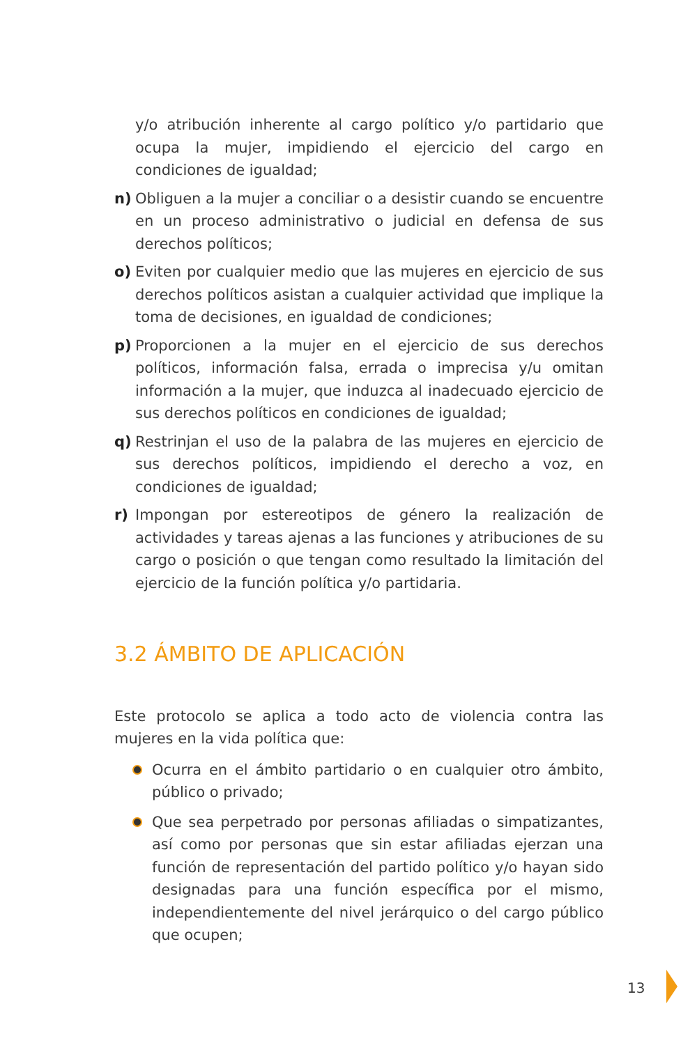y/o atribución inherente al cargo político y/o partidario que ocupa la mujer, impidiendo el ejercicio del cargo en condiciones de igualdad;
n) Obliguen a la mujer a conciliar o a desistir cuando se encuentre en un proceso administrativo o judicial en defensa de sus derechos políticos;
o) Eviten por cualquier medio que las mujeres en ejercicio de sus derechos políticos asistan a cualquier actividad que implique la toma de decisiones, en igualdad de condiciones;
p) Proporcionen a la mujer en el ejercicio de sus derechos políticos, información falsa, errada o imprecisa y/u omitan información a la mujer, que induzca al inadecuado ejercicio de sus derechos políticos en condiciones de igualdad;
q) Restrinjan el uso de la palabra de las mujeres en ejercicio de sus derechos políticos, impidiendo el derecho a voz, en condiciones de igualdad;
r) Impongan por estereotipos de género la realización de actividades y tareas ajenas a las funciones y atribuciones de su cargo o posición o que tengan como resultado la limitación del ejercicio de la función política y/o partidaria.
3.2 ÁMBITO DE APLICACIÓN
Este protocolo se aplica a todo acto de violencia contra las mujeres en la vida política que:
Ocurra en el ámbito partidario o en cualquier otro ámbito, público o privado;
Que sea perpetrado por personas afiliadas o simpatizantes, así como por personas que sin estar afiliadas ejerzan una función de representación del partido político y/o hayan sido designadas para una función específica por el mismo, independientemente del nivel jerárquico o del cargo público que ocupen;
13